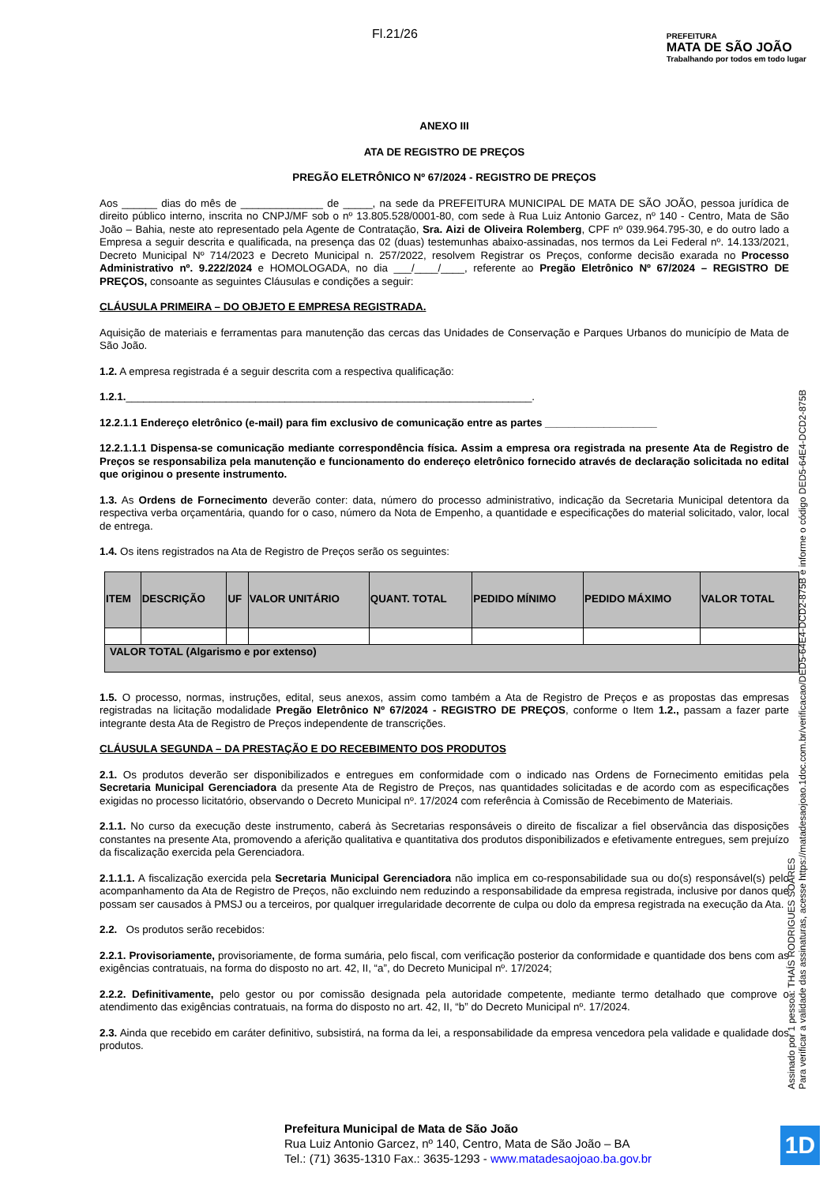Fl.21/26
PREFEITURA
MATA DE SÃO JOÃO
Trabalhando por todos em todo lugar
ANEXO III
ATA DE REGISTRO DE PREÇOS
PREGÃO ELETRÔNICO Nº 67/2024 - REGISTRO DE PREÇOS
Aos ______ dias do mês de ______________ de _____, na sede da PREFEITURA MUNICIPAL DE MATA DE SÃO JOÃO, pessoa jurídica de direito público interno, inscrita no CNPJ/MF sob o nº 13.805.528/0001-80, com sede à Rua Luiz Antonio Garcez, nº 140 - Centro, Mata de São João – Bahia, neste ato representado pela Agente de Contratação, Sra. Aizi de Oliveira Rolemberg, CPF nº 039.964.795-30, e do outro lado a Empresa a seguir descrita e qualificada, na presença das 02 (duas) testemunhas abaixo-assinadas, nos termos da Lei Federal nº. 14.133/2021, Decreto Municipal Nº 714/2023 e Decreto Municipal n. 257/2022, resolvem Registrar os Preços, conforme decisão exarada no Processo Administrativo nº. 9.222/2024 e HOMOLOGADA, no dia ___/____/____, referente ao Pregão Eletrônico Nº 67/2024 – REGISTRO DE PREÇOS, consoante as seguintes Cláusulas e condições a seguir:
CLÁUSULA PRIMEIRA – DO OBJETO E EMPRESA REGISTRADA.
Aquisição de materiais e ferramentas para manutenção das cercas das Unidades de Conservação e Parques Urbanos do município de Mata de São João.
1.2. A empresa registrada é a seguir descrita com a respectiva qualificação:
1.2.1._____________________________________________________________________.
12.2.1.1 Endereço eletrônico (e-mail) para fim exclusivo de comunicação entre as partes ___________________
12.2.1.1.1 Dispensa-se comunicação mediante correspondência física. Assim a empresa ora registrada na presente Ata de Registro de Preços se responsabiliza pela manutenção e funcionamento do endereço eletrônico fornecido através de declaração solicitada no edital que originou o presente instrumento.
1.3. As Ordens de Fornecimento deverão conter: data, número do processo administrativo, indicação da Secretaria Municipal detentora da respectiva verba orçamentária, quando for o caso, número da Nota de Empenho, a quantidade e especificações do material solicitado, valor, local de entrega.
1.4. Os itens registrados na Ata de Registro de Preços serão os seguintes:
| ITEM | DESCRIÇÃO | UF | VALOR UNITÁRIO | QUANT. TOTAL | PEDIDO MÍNIMO | PEDIDO MÁXIMO | VALOR TOTAL |
| --- | --- | --- | --- | --- | --- | --- | --- |
| VALOR TOTAL (Algarismo e por extenso) | | | | | | | |
1.5. O processo, normas, instruções, edital, seus anexos, assim como também a Ata de Registro de Preços e as propostas das empresas registradas na licitação modalidade Pregão Eletrônico Nº 67/2024 - REGISTRO DE PREÇOS, conforme o Item 1.2., passam a fazer parte integrante desta Ata de Registro de Preços independente de transcrições.
CLÁUSULA SEGUNDA – DA PRESTAÇÃO E DO RECEBIMENTO DOS PRODUTOS
2.1. Os produtos deverão ser disponibilizados e entregues em conformidade com o indicado nas Ordens de Fornecimento emitidas pela Secretaria Municipal Gerenciadora da presente Ata de Registro de Preços, nas quantidades solicitadas e de acordo com as especificações exigidas no processo licitatório, observando o Decreto Municipal nº. 17/2024 com referência à Comissão de Recebimento de Materiais.
2.1.1. No curso da execução deste instrumento, caberá às Secretarias responsáveis o direito de fiscalizar a fiel observância das disposições constantes na presente Ata, promovendo a aferição qualitativa e quantitativa dos produtos disponibilizados e efetivamente entregues, sem prejuízo da fiscalização exercida pela Gerenciadora.
2.1.1.1. A fiscalização exercida pela Secretaria Municipal Gerenciadora não implica em co-responsabilidade sua ou do(s) responsável(s) pelo acompanhamento da Ata de Registro de Preços, não excluindo nem reduzindo a responsabilidade da empresa registrada, inclusive por danos que possam ser causados à PMSJ ou a terceiros, por qualquer irregularidade decorrente de culpa ou dolo da empresa registrada na execução da Ata.
2.2. Os produtos serão recebidos:
2.2.1. Provisoriamente, provisoriamente, de forma sumária, pelo fiscal, com verificação posterior da conformidade e quantidade dos bens com as exigências contratuais, na forma do disposto no art. 42, II, “a”, do Decreto Municipal nº. 17/2024;
2.2.2. Definitivamente, pelo gestor ou por comissão designada pela autoridade competente, mediante termo detalhado que comprove o atendimento das exigências contratuais, na forma do disposto no art. 42, II, “b” do Decreto Municipal nº. 17/2024.
2.3. Ainda que recebido em caráter definitivo, subsistirá, na forma da lei, a responsabilidade da empresa vencedora pela validade e qualidade dos produtos.
Assinado por 1 pessoa: THAÍS RODRIGUES SOARES
Para verificar a validade das assinaturas, acesse https://matadesaojoao.1doc.com.br/verificacao/DED5-64E4-DCD2-875B e informe o código DED5-64E4-DCD2-875B
Prefeitura Municipal de Mata de São João
Rua Luiz Antonio Garcez, nº 140, Centro, Mata de São João – BA
Tel.: (71) 3635-1310 Fax.: 3635-1293 - www.matadesaojoao.ba.gov.br
1D